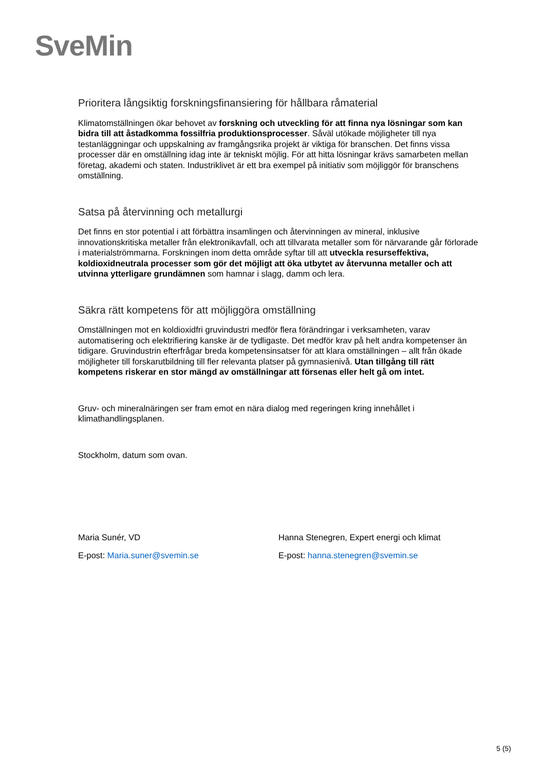SveMin
Prioritera långsiktig forskningsfinansiering för hållbara råmaterial
Klimatomställningen ökar behovet av forskning och utveckling för att finna nya lösningar som kan bidra till att åstadkomma fossilfria produktionsprocesser. Såväl utökade möjligheter till nya testanläggningar och uppskalning av framgångsrika projekt är viktiga för branschen. Det finns vissa processer där en omställning idag inte är tekniskt möjlig. För att hitta lösningar krävs samarbeten mellan företag, akademi och staten. Industriklivet är ett bra exempel på initiativ som möjliggör för branschens omställning.
Satsa på återvinning och metallurgi
Det finns en stor potential i att förbättra insamlingen och återvinningen av mineral, inklusive innovationskritiska metaller från elektronikavfall, och att tillvarata metaller som för närvarande går förlorade i materialströmmarna. Forskningen inom detta område syftar till att utveckla resurseffektiva, koldioxidneutrala processer som gör det möjligt att öka utbytet av återvunna metaller och att utvinna ytterligare grundämnen som hamnar i slagg, damm och lera.
Säkra rätt kompetens för att möjliggöra omställning
Omställningen mot en koldioxidfri gruvindustri medför flera förändringar i verksamheten, varav automatisering och elektrifiering kanske är de tydligaste. Det medför krav på helt andra kompetenser än tidigare. Gruvindustrin efterfrågar breda kompetensinsatser för att klara omställningen – allt från ökade möjligheter till forskarutbildning till fler relevanta platser på gymnasienivå. Utan tillgång till rätt kompetens riskerar en stor mängd av omställningar att försenas eller helt gå om intet.
Gruv- och mineralnäringen ser fram emot en nära dialog med regeringen kring innehållet i klimathandlingsplanen.
Stockholm, datum som ovan.
Maria Sunér, VD
E-post: Maria.suner@svemin.se
Hanna Stenegren, Expert energi och klimat
E-post: hanna.stenegren@svemin.se
5 (5)